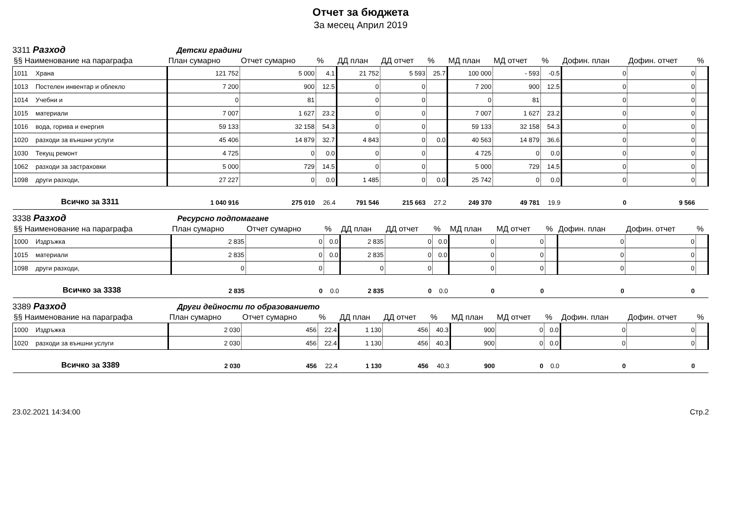Отчет за бюджета
За месец Април 2019
3311 Разход Детски градини
| §§ Наименование на параграфа | | План сумарно | Отчет сумарно | % | ДД план | ДД отчет | % | МД план | МД отчет | % | Дофин. план | Дофин. отчет | % |
| --- | --- | --- | --- | --- | --- | --- | --- | --- | --- | --- | --- | --- | --- |
| 1011 | Храна | 121 752 | 5 000 | 4.1 | 21 752 | 5 593 | 25.7 | 100 000 | - 593 | -0.5 | 0 | 0 | |
| 1013 | Постелен инвентар и облекло | 7 200 | 900 | 12.5 | 0 | 0 | | 7 200 | 900 | 12.5 | 0 | 0 | |
| 1014 | Учебни и | 0 | 81 | | 0 | 0 | | 0 | 81 | | 0 | 0 | |
| 1015 | материали | 7 007 | 1 627 | 23.2 | 0 | 0 | | 7 007 | 1 627 | 23.2 | 0 | 0 | |
| 1016 | вода, горива и енергия | 59 133 | 32 158 | 54.3 | 0 | 0 | | 59 133 | 32 158 | 54.3 | 0 | 0 | |
| 1020 | разходи за външни услуги | 45 406 | 14 879 | 32.7 | 4 843 | 0 | 0.0 | 40 563 | 14 879 | 36.6 | 0 | 0 | |
| 1030 | Текущ ремонт | 4 725 | 0 | 0.0 | 0 | 0 | | 4 725 | 0 | 0.0 | 0 | 0 | |
| 1062 | разходи за застраховки | 5 000 | 729 | 14.5 | 0 | 0 | | 5 000 | 729 | 14.5 | 0 | 0 | |
| 1098 | други разходи, | 27 227 | 0 | 0.0 | 1 485 | 0 | 0.0 | 25 742 | 0 | 0.0 | 0 | 0 | |
| Всичко за 3311 | | 1 040 916 | 275 010 | 26.4 | 791 546 | 215 663 | 27.2 | 249 370 | 49 781 | 19.9 | 0 | 9 566 | |
3338 Разход Ресурсно подпомагане
| §§ Наименование на параграфа | | План сумарно | Отчет сумарно | % | ДД план | ДД отчет | % | МД план | МД отчет | % | Дофин. план | Дофин. отчет | % |
| --- | --- | --- | --- | --- | --- | --- | --- | --- | --- | --- | --- | --- | --- |
| 1000 | Издръжка | 2 835 | 0 | 0.0 | 2 835 | 0 | 0.0 | 0 | 0 | | 0 | 0 | |
| 1015 | материали | 2 835 | 0 | 0.0 | 2 835 | 0 | 0.0 | 0 | 0 | | 0 | 0 | |
| 1098 | други разходи, | 0 | 0 | | 0 | 0 | | 0 | 0 | | 0 | 0 | |
| Всичко за 3338 | | 2 835 | 0 | 0.0 | 2 835 | 0 | 0.0 | 0 | 0 | | 0 | 0 | |
3389 Разход Други дейности по образованието
| §§ Наименование на параграфа | | План сумарно | Отчет сумарно | % | ДД план | ДД отчет | % | МД план | МД отчет | % | Дофин. план | Дофин. отчет | % |
| --- | --- | --- | --- | --- | --- | --- | --- | --- | --- | --- | --- | --- | --- |
| 1000 | Издръжка | 2 030 | 456 | 22.4 | 1 130 | 456 | 40.3 | 900 | 0 | 0.0 | 0 | 0 | |
| 1020 | разходи за външни услуги | 2 030 | 456 | 22.4 | 1 130 | 456 | 40.3 | 900 | 0 | 0.0 | 0 | 0 | |
| Всичко за 3389 | | 2 030 | 456 | 22.4 | 1 130 | 456 | 40.3 | 900 | 0 | 0.0 | 0 | 0 | |
23.02.2021 14:34:00 Стр.2